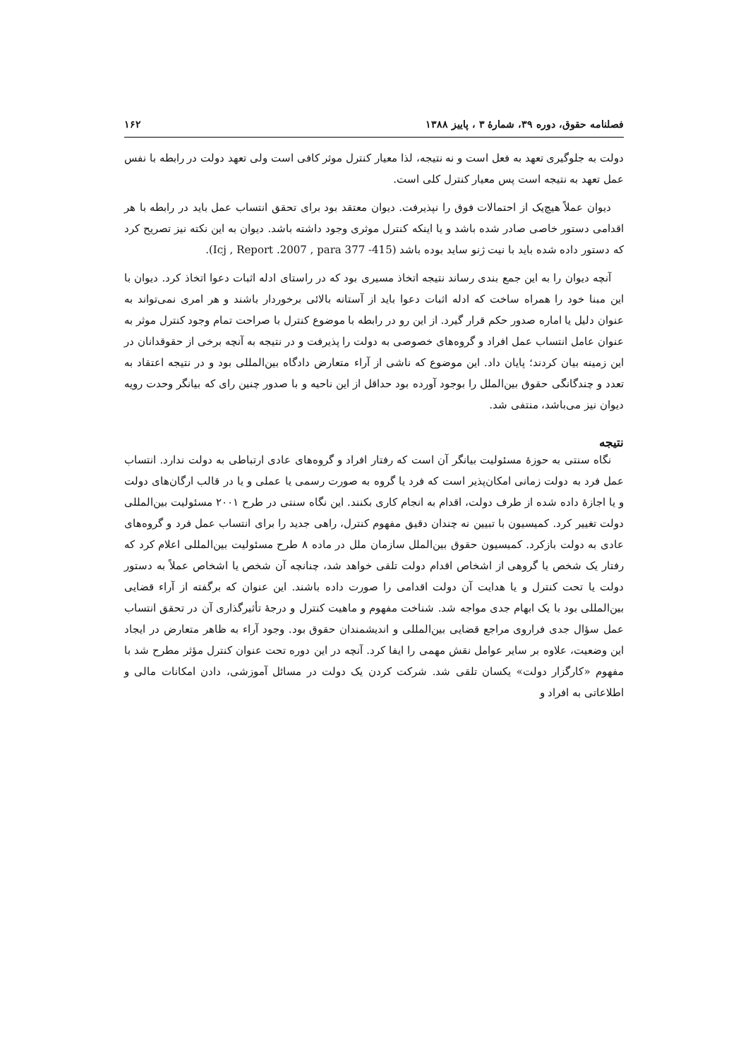فصلنامه حقوق، دوره ۳۹، شمارهٔ ۳ ، پاییز ۱۳۸۸ ۱۶۲
دولت به جلوگیری تعهد به فعل است و نه نتیجه، لذا معیار کنترل موثر کافی است ولی تعهد دولت در رابطه با نفس عمل تعهد به نتیجه است پس معیار کنترل کلی است.
دیوان عملاً هیچ‌یک از احتمالات فوق را نپذیرفت. دیوان معتقد بود برای تحقق انتساب عمل باید در رابطه با هر اقدامی دستور خاصی صادر شده باشد و یا اینکه کنترل موثری وجود داشته باشد. دیوان به این نکته نیز تصریح کرد که دستور داده شده باید با نیت ژنو ساید بوده باشد (Icj , Report .2007 , para 377 -415).
آنچه دیوان را به این جمع بندی رساند نتیجه اتخاذ مسیری بود که در راستای ادله اثبات دعوا اتخاذ کرد. دیوان با این مبنا خود را همراه ساخت که ادله اثبات دعوا باید از آستانه بالائی برخوردار باشند و هر امری نمی‌تواند به عنوان دلیل یا اماره صدور حکم قرار گیرد. از این رو در رابطه با موضوع کنترل با صراحت تمام وجود کنترل موثر به عنوان عامل انتساب عمل افراد و گروه‌های خصوصی به دولت را پذیرفت و در نتیجه به آنچه برخی از حقوقدانان در این زمینه بیان کردند؛ پایان داد. این موضوع که ناشی از آراء متعارض دادگاه بین‌المللی بود و در نتیجه اعتقاد به تعدد و چندگانگی حقوق بین‌الملل را بوجود آورده بود حداقل از این ناحیه و با صدور چنین رای که بیانگر وحدت رویه دیوان نیز می‌باشد، منتفی شد.
نتیجه
نگاه سنتی به حوزهٔ مسئولیت بیانگر آن است که رفتار افراد و گروه‌های عادی ارتباطی به دولت ندارد. انتساب عمل فرد به دولت زمانی امکان‌پذیر است که فرد یا گروه به صورت رسمی یا عملی و یا در قالب ارگان‌های دولت و یا اجازهٔ داده شده از طرف دولت، اقدام به انجام کاری بکنند. این نگاه سنتی در طرح ۲۰۰۱ مسئولیت بین‌المللی دولت تغییر کرد. کمیسیون با تبیین نه چندان دقیق مفهوم کنترل، راهی جدید را برای انتساب عمل فرد و گروه‌های عادی به دولت بازکرد. کمیسیون حقوق بین‌الملل سازمان ملل در ماده ۸ طرح مسئولیت بین‌المللی اعلام کرد که رفتار یک شخص یا گروهی از اشخاص اقدام دولت تلقی خواهد شد، چنانچه آن شخص یا اشخاص عملاً به دستور دولت یا تحت کنترل و یا هدایت آن دولت اقدامی را صورت داده باشند. این عنوان که برگفته از آراء قضایی بین‌المللی بود با یک ابهام جدی مواجه شد. شناخت مفهوم و ماهیت کنترل و درجهٔ تأثیرگذاری آن در تحقق انتساب عمل سؤال جدی فراروی مراجع قضایی بین‌المللی و اندیشمندان حقوق بود. وجود آراء به ظاهر متعارض در ایجاد این وضعیت، علاوه بر سایر عوامل نقش مهمی را ایفا کرد. آنچه در این دوره تحت عنوان کنترل مؤثر مطرح شد با مفهوم «کارگزار دولت» یکسان تلقی شد. شرکت کردن یک دولت در مسائل آموزشی، دادن امکانات مالی و اطلاعاتی به افراد و